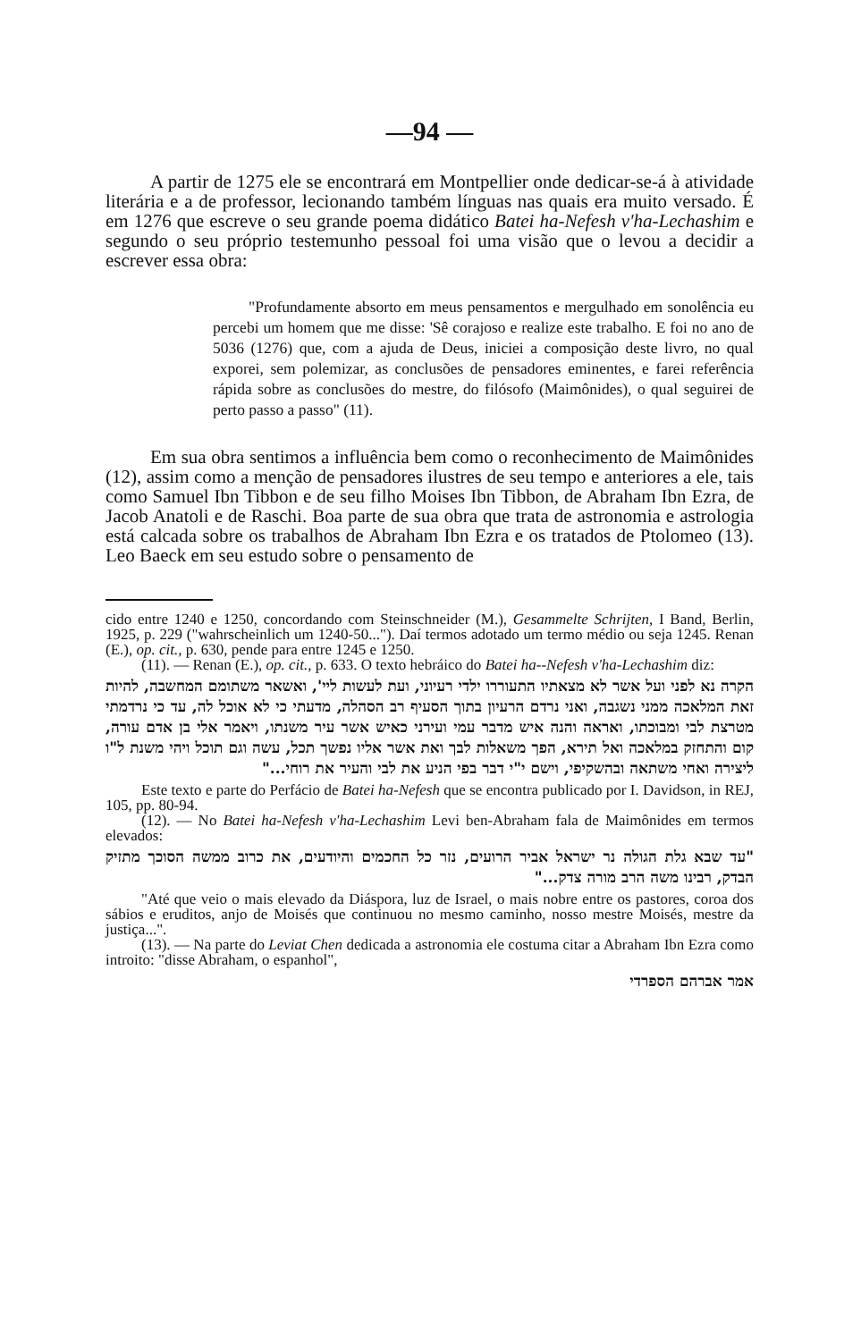—94 —
A partir de 1275 ele se encontrará em Montpellier onde dedicar-se-á à atividade literária e a de professor, lecionando também línguas nas quais era muito versado. É em 1276 que escreve o seu grande poema didático Batei ha-Nefesh v'ha-Lechashim e segundo o seu próprio testemunho pessoal foi uma visão que o levou a decidir a escrever essa obra:
"Profundamente absorto em meus pensamentos e mergulhado em sonolência eu percebi um homem que me disse: 'Sê corajoso e realize este trabalho. E foi no ano de 5036 (1276) que, com a ajuda de Deus, iniciei a composição deste livro, no qual exporei, sem polemizar, as conclusões de pensadores eminentes, e farei referência rápida sobre as conclusões do mestre, do filósofo (Maimônides), o qual seguirei de perto passo a passo" (11).
Em sua obra sentimos a influência bem como o reconhecimento de Maimônides (12), assim como a menção de pensadores ilustres de seu tempo e anteriores a ele, tais como Samuel Ibn Tibbon e de seu filho Moises Ibn Tibbon, de Abraham Ibn Ezra, de Jacob Anatoli e de Raschi. Boa parte de sua obra que trata de astronomia e astrologia está calcada sobre os trabalhos de Abraham Ibn Ezra e os tratados de Ptolomeo (13). Leo Baeck em seu estudo sobre o pensamento de
cido entre 1240 e 1250, concordando com Steinschneider (M.), Gesammelte Schrijten, I Band, Berlin, 1925, p. 229 ("wahrscheinlich um 1240-50..."). Daí termos adotado um termo médio ou seja 1245. Renan (E.), op. cit., p. 630, pende para entre 1245 e 1250.
(11). — Renan (E.), op. cit., p. 633. O texto hebráico do Batei ha--Nefesh v'ha-Lechashim diz:
הקרה נא לפני ועל אשר לא מצאתיו התעוררו ילדי רעיוני, ועת לעשות ליי', ואשאר משתומם המחשבה, להיות זאת המלאכה ממני נשגבה, ואני נרדם הרעיון בתוך הסעיף רב הסהלה, מדעתי כי לא אוכל לה, עד כי נרדמתי מטרצת לבי ומבוכתו, ואראה והנה איש מדבר עמי ועירני כאיש אשר עיר משנתו, ויאמר אלי בן אדם עורה, קום והתחזק במלאכה ואל תירא, הפך משאלות לבך ואת אשר אליו נפשך תכל, עשה וגם תוכל ויהי משנת ל"ו ליצירה ואחי משתאה ובהשקיפי, וישם י"י דבר בפי הניע את לבי והעיר את רוחי..."
Este texto e parte do Perfácio de Batei ha-Nefesh que se encontra publicado por I. Davidson, in REJ, 105, pp. 80-94.
(12). — No Batei ha-Nefesh v'ha-Lechashim Levi ben-Abraham fala de Maimônides em termos elevados:
"עד שבא גלת הגולה נר ישראל אביר הרועים, נזר כל החכמים והיודעים, את כרוב ממשה הסוכך מתזיק הבדק, רבינו משה הרב מורה צדק..."
"Até que veio o mais elevado da Diáspora, luz de Israel, o mais nobre entre os pastores, coroa dos sábios e eruditos, anjo de Moisés que continuou no mesmo caminho, nosso mestre Moisés, mestre da justiça...".
(13). — Na parte do Leviat Chen dedicada a astronomia ele costuma citar a Abraham Ibn Ezra como introito: "disse Abraham, o espanhol",
אמר אברהם הספרדי